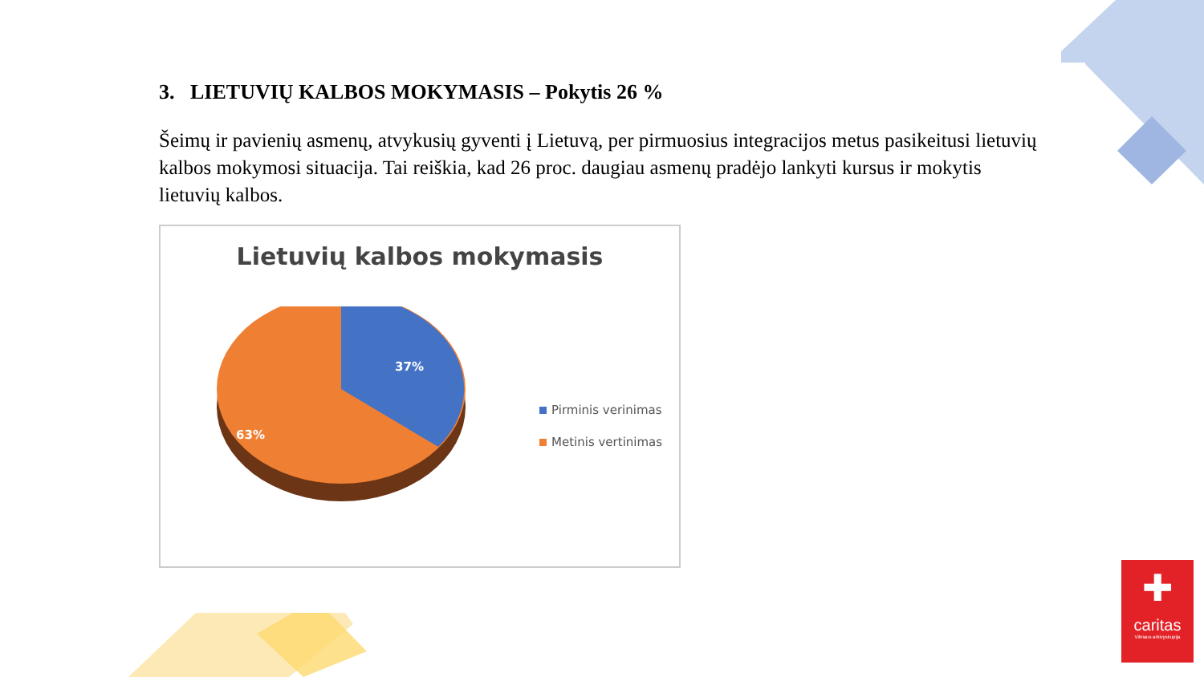3. LIETUVIŲ KALBOS MOKYMASIS – Pokytis 26 %
Šeimų ir pavienių asmenų, atvykusių gyventi į Lietuvą, per pirmuosius integracijos metus pasikeitusi lietuvių kalbos mokymosi situacija. Tai reiškia, kad 26 proc. daugiau asmenų pradėjo lankyti kursus ir mokytis lietuvių kalbos.
Lietuvių kalbos mokymasis
37%
63%
Pirminis verinimas
Metinis vertinimas
✚
caritas
Vilniaus arkivyskupija